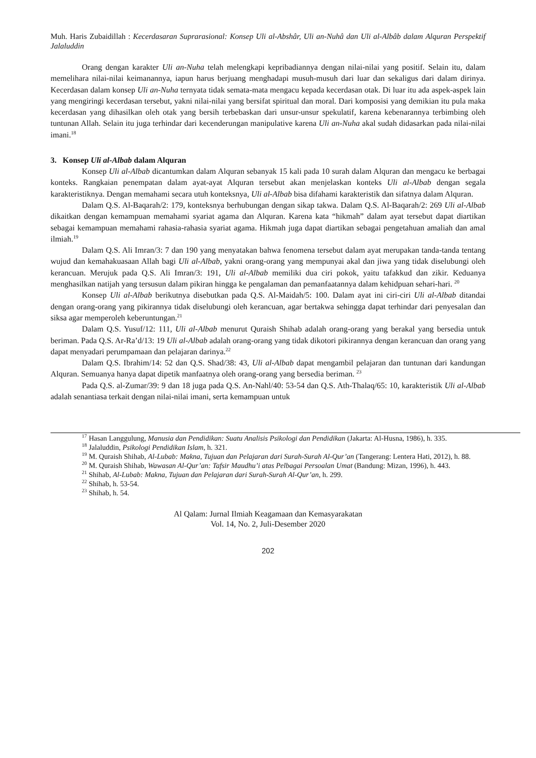Muh. Haris Zubaidillah : Kecerdasaran Suprarasional: Konsep Uli al-Abshâr, Uli an-Nuhâ dan Uli al-Albâb dalam Alquran Perspektif Jalaluddin
Orang dengan karakter Uli an-Nuha telah melengkapi kepribadiannya dengan nilai-nilai yang positif. Selain itu, dalam memelihara nilai-nilai keimanannya, iapun harus berjuang menghadapi musuh-musuh dari luar dan sekaligus dari dalam dirinya. Kecerdasan dalam konsep Uli an-Nuha ternyata tidak semata-mata mengacu kepada kecerdasan otak. Di luar itu ada aspek-aspek lain yang mengiringi kecerdasan tersebut, yakni nilai-nilai yang bersifat spiritual dan moral. Dari komposisi yang demikian itu pula maka kecerdasan yang dihasilkan oleh otak yang bersih terbebaskan dari unsur-unsur spekulatif, karena kebenarannya terbimbing oleh tuntunan Allah. Selain itu juga terhindar dari kecenderungan manipulative karena Uli an-Nuha akal sudah didasarkan pada nilai-nilai imani.<sup>18</sup>
3. Konsep Uli al-Albab dalam Alquran
Konsep Uli al-Albab dicantumkan dalam Alquran sebanyak 15 kali pada 10 surah dalam Alquran dan mengacu ke berbagai konteks. Rangkaian penempatan dalam ayat-ayat Alquran tersebut akan menjelaskan konteks Uli al-Albab dengan segala karakteristiknya. Dengan memahami secara utuh konteksnya, Uli al-Albab bisa difahami karakteristik dan sifatnya dalam Alquran.
Dalam Q.S. Al-Baqarah/2: 179, konteksnya berhubungan dengan sikap takwa. Dalam Q.S. Al-Baqarah/2: 269 Uli al-Albab dikaitkan dengan kemampuan memahami syariat agama dan Alquran. Karena kata “hikmah” dalam ayat tersebut dapat diartikan sebagai kemampuan memahami rahasia-rahasia syariat agama. Hikmah juga dapat diartikan sebagai pengetahuan amaliah dan amal ilmiah.<sup>19</sup>
Dalam Q.S. Ali Imran/3: 7 dan 190 yang menyatakan bahwa fenomena tersebut dalam ayat merupakan tanda-tanda tentang wujud dan kemahakuasaan Allah bagi Uli al-Albab, yakni orang-orang yang mempunyai akal dan jiwa yang tidak diselubungi oleh kerancuan. Merujuk pada Q.S. Ali Imran/3: 191, Uli al-Albab memiliki dua ciri pokok, yaitu tafakkud dan zikir. Keduanya menghasilkan natijah yang tersusun dalam pikiran hingga ke pengalaman dan pemanfaatannya dalam kehidpuan sehari-hari. <sup>20</sup>
Konsep Uli al-Albab berikutnya disebutkan pada Q.S. Al-Maidah/5: 100. Dalam ayat ini ciri-ciri Uli al-Albab ditandai dengan orang-orang yang pikirannya tidak diselubungi oleh kerancuan, agar bertakwa sehingga dapat terhindar dari penyesalan dan siksa agar memperoleh keberuntungan.<sup>21</sup>
Dalam Q.S. Yusuf/12: 111, Uli al-Albab menurut Quraish Shihab adalah orang-orang yang berakal yang bersedia untuk beriman. Pada Q.S. Ar-Ra’d/13: 19 Uli al-Albab adalah orang-orang yang tidak dikotori pikirannya dengan kerancuan dan orang yang dapat menyadari perumpamaan dan pelajaran darinya.<sup>22</sup>
Dalam Q.S. Ibrahim/14: 52 dan Q.S. Shad/38: 43, Uli al-Albab dapat mengambil pelajaran dan tuntunan dari kandungan Alquran. Semuanya hanya dapat dipetik manfaatnya oleh orang-orang yang bersedia beriman. <sup>23</sup>
Pada Q.S. al-Zumar/39: 9 dan 18 juga pada Q.S. An-Nahl/40: 53-54 dan Q.S. Ath-Thalaq/65: 10, karakteristik Uli al-Albab adalah senantiasa terkait dengan nilai-nilai imani, serta kemampuan untuk
<sup>17</sup> Hasan Langgulung, Manusia dan Pendidikan: Suatu Analisis Psikologi dan Pendidikan (Jakarta: Al-Husna, 1986), h. 335.
<sup>18</sup> Jalaluddin, Psikologi Pendidikan Islam, h. 321.
<sup>19</sup> M. Quraish Shihab, Al-Lubab: Makna, Tujuan dan Pelajaran dari Surah-Surah Al-Qur’an (Tangerang: Lentera Hati, 2012), h. 88.
<sup>20</sup> M. Quraish Shihab, Wawasan Al-Qur’an: Tafsir Maudhu’i atas Pelbagai Persoalan Umat (Bandung: Mizan, 1996), h. 443.
<sup>21</sup> Shihab, Al-Lubab: Makna, Tujuan dan Pelajaran dari Surah-Surah Al-Qur’an, h. 299.
<sup>22</sup> Shihab, h. 53-54.
<sup>23</sup> Shihab, h. 54.
Al Qalam: Jurnal Ilmiah Keagamaan dan Kemasyarakatan
Vol. 14, No. 2, Juli-Desember 2020
202